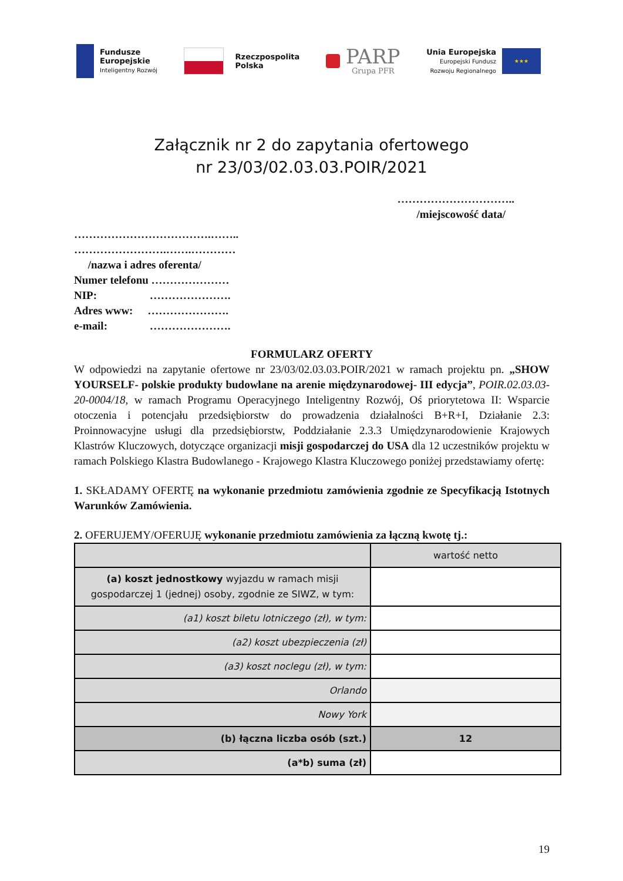Fundusze
Europejskie
Inteligentny Rozwój
Rzeczpospolita
Polska
PARP
Grupa PFR
Unia Europejska
Europejski Fundusz
Rozwoju Regionalnego
★★★
Załącznik nr 2 do zapytania ofertowego
nr 23/03/02.03.03.POIR/2021
…………………………..
/miejscowość data/
……………………………….……..
…………………….…….…………
/nazwa i adres oferenta/
Numer telefonu …………………
NIP: ………………….
Adres www: ………………….
e-mail: ………………….
FORMULARZ OFERTY
W odpowiedzi na zapytanie ofertowe nr 23/03/02.03.03.POIR/2021 w ramach projektu pn. „SHOW YOURSELF- polskie produkty budowlane na arenie międzynarodowej- III edycja”, POIR.02.03.03-20-0004/18, w ramach Programu Operacyjnego Inteligentny Rozwój, Oś priorytetowa II: Wsparcie otoczenia i potencjału przedsiębiorstw do prowadzenia działalności B+R+I, Działanie 2.3: Proinnowacyjne usługi dla przedsiębiorstw, Poddziałanie 2.3.3 Umiędzynarodowienie Krajowych Klastrów Kluczowych, dotyczące organizacji misji gospodarczej do USA dla 12 uczestników projektu w ramach Polskiego Klastra Budowlanego - Krajowego Klastra Kluczowego poniżej przedstawiamy ofertę:
1. SKŁADAMY OFERTĘ na wykonanie przedmiotu zamówienia zgodnie ze Specyfikacją Istotnych Warunków Zamówienia.
2. OFERUJEMY/OFERUJĘ wykonanie przedmiotu zamówienia za łączną kwotę tj.:
| | wartość netto |
| --- | --- |
| (a) koszt jednostkowy wyjazdu w ramach misji gospodarczej 1 (jednej) osoby, zgodnie ze SIWZ, w tym: | |
| (a1) koszt biletu lotniczego (zł), w tym: | |
| (a2) koszt ubezpieczenia (zł) | |
| (a3) koszt noclegu (zł), w tym: | |
| Orlando | |
| Nowy York | |
| (b) łączna liczba osób (szt.) | 12 |
| (a*b) suma (zł) | |
19